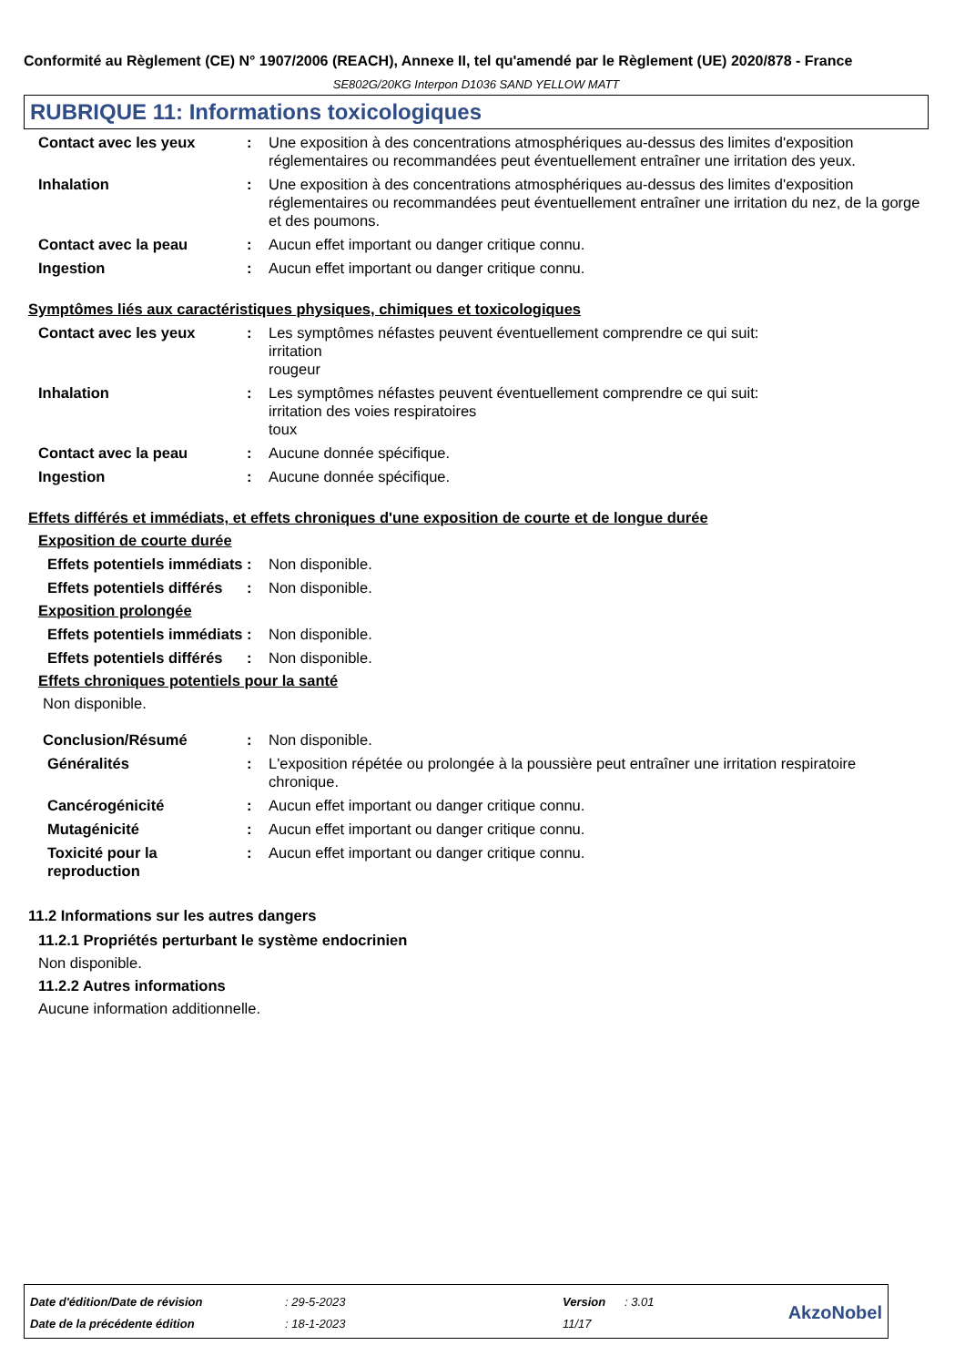Conformité au Règlement (CE) N° 1907/2006 (REACH), Annexe II, tel qu'amendé par le Règlement (UE) 2020/878 - France
SE802G/20KG Interpon D1036 SAND YELLOW MATT
RUBRIQUE 11: Informations toxicologiques
Contact avec les yeux : Une exposition à des concentrations atmosphériques au-dessus des limites d'exposition réglementaires ou recommandées peut éventuellement entraîner une irritation des yeux.
Inhalation : Une exposition à des concentrations atmosphériques au-dessus des limites d'exposition réglementaires ou recommandées peut éventuellement entraîner une irritation du nez, de la gorge et des poumons.
Contact avec la peau : Aucun effet important ou danger critique connu.
Ingestion : Aucun effet important ou danger critique connu.
Symptômes liés aux caractéristiques physiques, chimiques et toxicologiques
Contact avec les yeux : Les symptômes néfastes peuvent éventuellement comprendre ce qui suit:
irritation
rougeur
Inhalation : Les symptômes néfastes peuvent éventuellement comprendre ce qui suit:
irritation des voies respiratoires
toux
Contact avec la peau : Aucune donnée spécifique.
Ingestion : Aucune donnée spécifique.
Effets différés et immédiats, et effets chroniques d'une exposition de courte et de longue durée
Exposition de courte durée
Effets potentiels immédiats
: Non disponible.
Effets potentiels différés
: Non disponible.
Exposition prolongée
Effets potentiels immédiats
: Non disponible.
Effets potentiels différés
: Non disponible.
Effets chroniques potentiels pour la santé
Non disponible.
Conclusion/Résumé : Non disponible.
Généralités : L'exposition répétée ou prolongée à la poussière peut entraîner une irritation respiratoire chronique.
Cancérogénicité : Aucun effet important ou danger critique connu.
Mutagénicité : Aucun effet important ou danger critique connu.
Toxicité pour la reproduction
: Aucun effet important ou danger critique connu.
11.2 Informations sur les autres dangers
11.2.1 Propriétés perturbant le système endocrinien
Non disponible.
11.2.2 Autres informations
Aucune information additionnelle.
| Date d'édition/Date de révision | : 29-5-2023 | Version | : 3.01 | AkzoNobel |
| Date de la précédente édition | : 18-1-2023 | 11/17 | | |